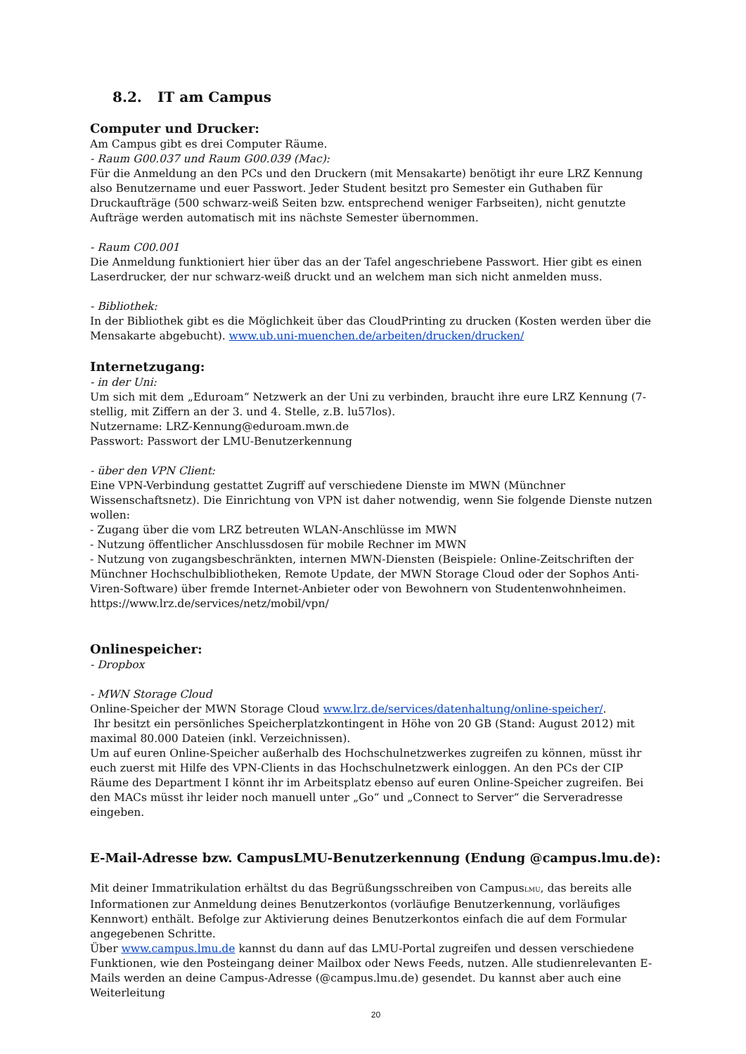8.2. IT am Campus
Computer und Drucker:
Am Campus gibt es drei Computer Räume.
- Raum G00.037 und Raum G00.039 (Mac):
Für die Anmeldung an den PCs und den Druckern (mit Mensakarte) benötigt ihr eure LRZ Kennung also Benutzername und euer Passwort. Jeder Student besitzt pro Semester ein Guthaben für Druckaufträge (500 schwarz-weiß Seiten bzw. entsprechend weniger Farbseiten), nicht genutzte Aufträge werden automatisch mit ins nächste Semester übernommen.
- Raum C00.001
Die Anmeldung funktioniert hier über das an der Tafel angeschriebene Passwort. Hier gibt es einen Laserdrucker, der nur schwarz-weiß druckt und an welchem man sich nicht anmelden muss.
- Bibliothek:
In der Bibliothek gibt es die Möglichkeit über das CloudPrinting zu drucken (Kosten werden über die Mensakarte abgebucht). www.ub.uni-muenchen.de/arbeiten/drucken/drucken/
Internetzugang:
- in der Uni:
Um sich mit dem „Eduroam“ Netzwerk an der Uni zu verbinden, braucht ihre eure LRZ Kennung (7-stellig, mit Ziffern an der 3. und 4. Stelle, z.B. lu57los).
Nutzername: LRZ-Kennung@eduroam.mwn.de
Passwort: Passwort der LMU-Benutzerkennung
- über den VPN Client:
Eine VPN-Verbindung gestattet Zugriff auf verschiedene Dienste im MWN (Münchner Wissenschaftsnetz). Die Einrichtung von VPN ist daher notwendig, wenn Sie folgende Dienste nutzen wollen:
- Zugang über die vom LRZ betreuten WLAN-Anschlüsse im MWN
- Nutzung öffentlicher Anschlussdosen für mobile Rechner im MWN
- Nutzung von zugangsbeschränkten, internen MWN-Diensten (Beispiele: Online-Zeitschriften der Münchner Hochschulbibliotheken, Remote Update, der MWN Storage Cloud oder der Sophos Anti-Viren-Software) über fremde Internet-Anbieter oder von Bewohnern von Studentenwohnheimen.
https://www.lrz.de/services/netz/mobil/vpn/
Onlinespeicher:
- Dropbox
- MWN Storage Cloud
Online-Speicher der MWN Storage Cloud www.lrz.de/services/datenhaltung/online-speicher/.
Ihr besitzt ein persönliches Speicherplatzkontingent in Höhe von 20 GB (Stand: August 2012) mit maximal 80.000 Dateien (inkl. Verzeichnissen).
Um auf euren Online-Speicher außerhalb des Hochschulnetzwerkes zugreifen zu können, müsst ihr euch zuerst mit Hilfe des VPN-Clients in das Hochschulnetzwerk einloggen. An den PCs der CIP Räume des Department I könnt ihr im Arbeitsplatz ebenso auf euren Online-Speicher zugreifen. Bei den MACs müsst ihr leider noch manuell unter „Go“ und „Connect to Server“ die Serveradresse eingeben.
E-Mail-Adresse bzw. CampusLMU-Benutzerkennung (Endung @campus.lmu.de):
Mit deiner Immatrikulation erhältst du das Begrüßungsschreiben von CampusLMU, das bereits alle Informationen zur Anmeldung deines Benutzerkontos (vorläufige Benutzerkennung, vorläufiges Kennwort) enthält. Befolge zur Aktivierung deines Benutzerkontos einfach die auf dem Formular angegebenen Schritte.
Über www.campus.lmu.de kannst du dann auf das LMU-Portal zugreifen und dessen verschiedene Funktionen, wie den Posteingang deiner Mailbox oder News Feeds, nutzen. Alle studienrelevanten E-Mails werden an deine Campus-Adresse (@campus.lmu.de) gesendet. Du kannst aber auch eine Weiterleitung
20